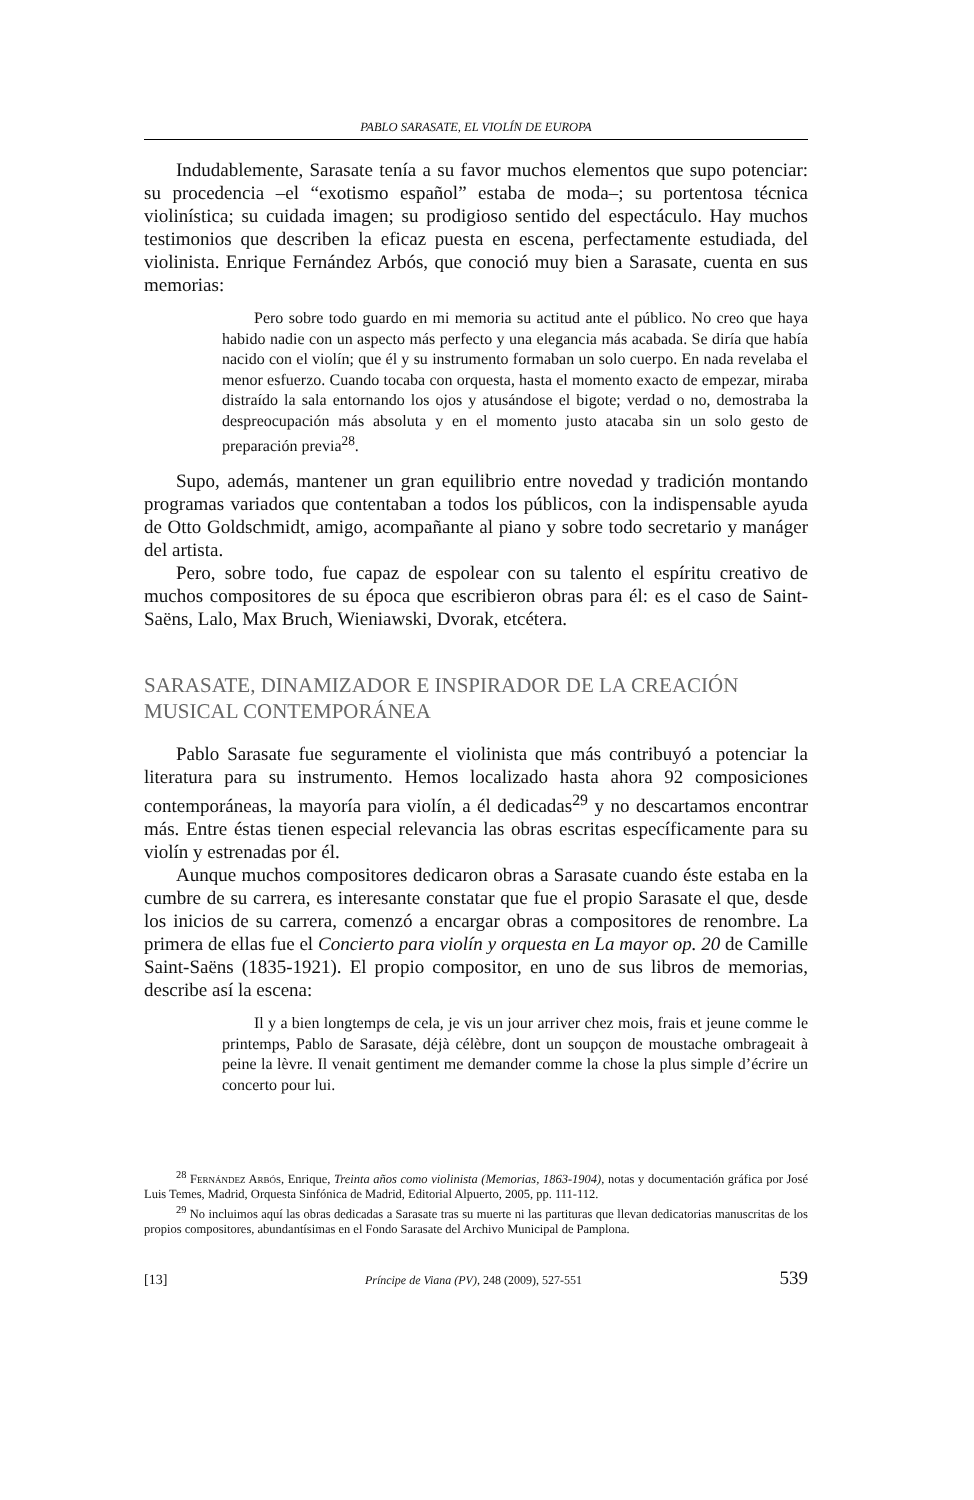PABLO SARASATE, EL VIOLÍN DE EUROPA
Indudablemente, Sarasate tenía a su favor muchos elementos que supo potenciar: su procedencia –el “exotismo español” estaba de moda–; su portentosa técnica violinística; su cuidada imagen; su prodigioso sentido del espectáculo. Hay muchos testimonios que describen la eficaz puesta en escena, perfectamente estudiada, del violinista. Enrique Fernández Arbós, que conoció muy bien a Sarasate, cuenta en sus memorias:
Pero sobre todo guardo en mi memoria su actitud ante el público. No creo que haya habido nadie con un aspecto más perfecto y una elegancia más acabada. Se diría que había nacido con el violín; que él y su instrumento formaban un solo cuerpo. En nada revelaba el menor esfuerzo. Cuando tocaba con orquesta, hasta el momento exacto de empezar, miraba distraído la sala entornando los ojos y atusándose el bigote; verdad o no, demostraba la despreocupación más absoluta y en el momento justo atacaba sin un solo gesto de preparación previa<sup>28</sup>.
Supo, además, mantener un gran equilibrio entre novedad y tradición montando programas variados que contentaban a todos los públicos, con la indispensable ayuda de Otto Goldschmidt, amigo, acompañante al piano y sobre todo secretario y manáger del artista.
Pero, sobre todo, fue capaz de espolear con su talento el espíritu creativo de muchos compositores de su época que escribieron obras para él: es el caso de Saint-Saëns, Lalo, Max Bruch, Wieniawski, Dvorak, etcétera.
SARASATE, DINAMIZADOR E INSPIRADOR DE LA CREACIÓN MUSICAL CONTEMPORÁNEA
Pablo Sarasate fue seguramente el violinista que más contribuyó a potenciar la literatura para su instrumento. Hemos localizado hasta ahora 92 composiciones contemporáneas, la mayoría para violín, a él dedicadas<sup>29</sup> y no descartamos encontrar más. Entre éstas tienen especial relevancia las obras escritas específicamente para su violín y estrenadas por él.
Aunque muchos compositores dedicaron obras a Sarasate cuando éste estaba en la cumbre de su carrera, es interesante constatar que fue el propio Sarasate el que, desde los inicios de su carrera, comenzó a encargar obras a compositores de renombre. La primera de ellas fue el Concierto para violín y orquesta en La mayor op. 20 de Camille Saint-Saëns (1835-1921). El propio compositor, en uno de sus libros de memorias, describe así la escena:
Il y a bien longtemps de cela, je vis un jour arriver chez mois, frais et jeune comme le printemps, Pablo de Sarasate, déjà célèbre, dont un soupçon de moustache ombrageait à peine la lèvre. Il venait gentiment me demander comme la chose la plus simple d’écrire un concerto pour lui.
<sup>28</sup> Fernández Arbós, Enrique, Treinta años como violinista (Memorias, 1863-1904), notas y documentación gráfica por José Luis Temes, Madrid, Orquesta Sinfónica de Madrid, Editorial Alpuerto, 2005, pp. 111-112.
<sup>29</sup> No incluimos aquí las obras dedicadas a Sarasate tras su muerte ni las partituras que llevan dedicatorias manuscritas de los propios compositores, abundantísimas en el Fondo Sarasate del Archivo Municipal de Pamplona.
[13] Príncipe de Viana (PV), 248 (2009), 527-551 539